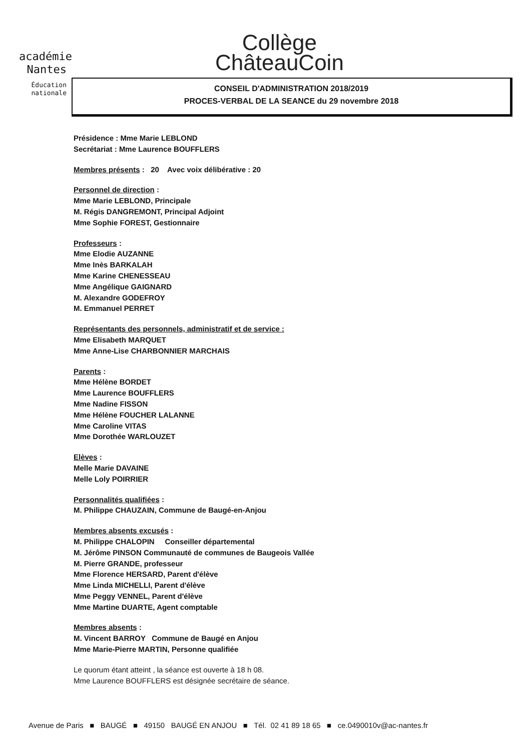académie
Nantes
Éducation
nationale
Collège
ChâteauCoin
CONSEIL D'ADMINISTRATION 2018/2019
PROCES-VERBAL DE LA SEANCE du 29 novembre 2018
Présidence : Mme Marie LEBLOND
Secrétariat : Mme Laurence BOUFFLERS
Membres présents : 20 Avec voix délibérative : 20
Personnel de direction :
Mme Marie LEBLOND, Principale
M. Régis DANGREMONT, Principal Adjoint
Mme Sophie FOREST, Gestionnaire
Professeurs :
Mme Elodie AUZANNE
Mme Inès BARKALAH
Mme Karine CHENESSEAU
Mme Angélique GAIGNARD
M. Alexandre GODEFROY
M. Emmanuel PERRET
Représentants des personnels, administratif et de service :
Mme Elisabeth MARQUET
Mme Anne-Lise CHARBONNIER MARCHAIS
Parents :
Mme Hélène BORDET
Mme Laurence BOUFFLERS
Mme Nadine FISSON
Mme Hélène FOUCHER LALANNE
Mme Caroline VITAS
Mme Dorothée WARLOUZET
Elèves :
Melle Marie DAVAINE
Melle Loly POIRRIER
Personnalités qualifiées :
M. Philippe CHAUZAIN, Commune de Baugé-en-Anjou
Membres absents excusés :
M. Philippe CHALOPIN Conseiller départemental
M. Jérôme PINSON Communauté de communes de Baugeois Vallée
M. Pierre GRANDE, professeur
Mme Florence HERSARD, Parent d'élève
Mme Linda MICHELLI, Parent d'élève
Mme Peggy VENNEL, Parent d'élève
Mme Martine DUARTE, Agent comptable
Membres absents :
M. Vincent BARROY Commune de Baugé en Anjou
Mme Marie-Pierre MARTIN, Personne qualifiée
Le quorum étant atteint , la séance est ouverte à 18 h 08.
Mme Laurence BOUFFLERS est désignée secrétaire de séance.
Avenue de Paris ■ BAUGÉ ■ 49150 BAUGÉ EN ANJOU ■ Tél. 02 41 89 18 65 ■ ce.0490010v@ac-nantes.fr